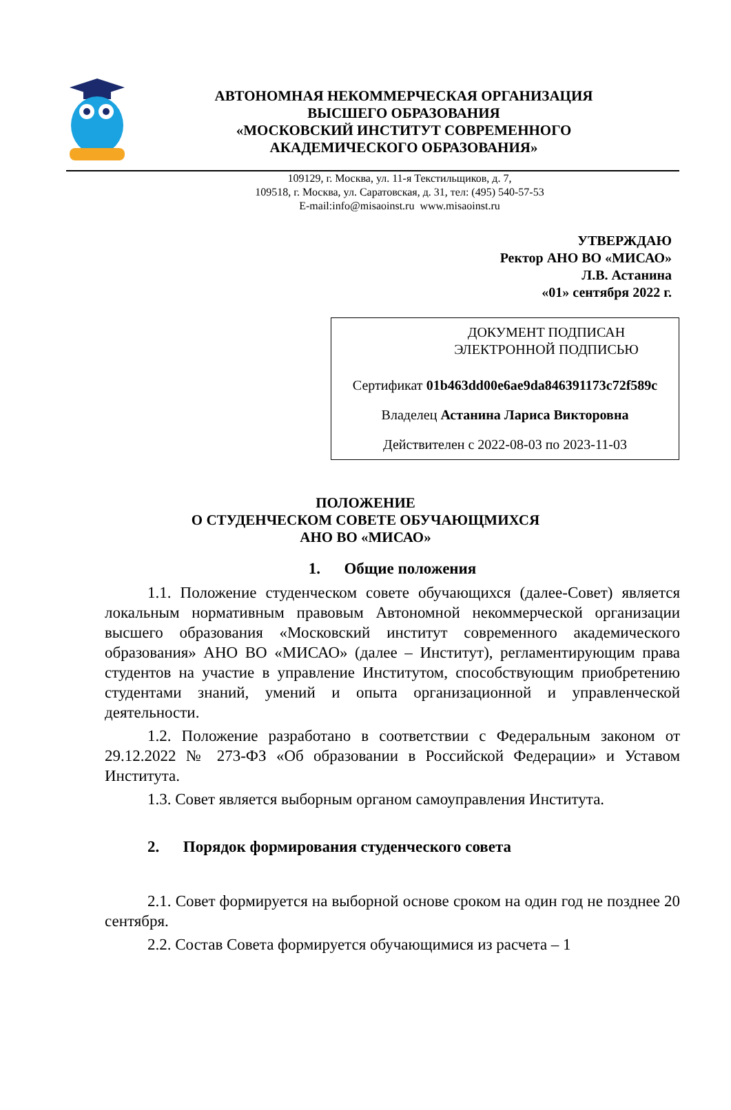АВТОНОМНАЯ НЕКОММЕРЧЕСКАЯ ОРГАНИЗАЦИЯ
ВЫСШЕГО ОБРАЗОВАНИЯ
«МОСКОВСКИЙ ИНСТИТУТ СОВРЕМЕННОГО
АКАДЕМИЧЕСКОГО ОБРАЗОВАНИЯ»
109129, г. Москва, ул. 11-я Текстильщиков, д. 7,
109518, г. Москва, ул. Саратовская, д. 31, тел: (495) 540-57-53
E-mail:info@misaoinst.ru www.misaoinst.ru
УТВЕРЖДАЮ
Ректор АНО ВО «МИСАО»
Л.В. Астанина
«01» сентября 2022 г.
ДОКУМЕНТ ПОДПИСАН
ЭЛЕКТРОННОЙ ПОДПИСЬЮ
Сертификат 01b463dd00e6ae9da846391173c72f589c
Владелец Астанина Лариса Викторовна
Действителен с 2022-08-03 по 2023-11-03
ПОЛОЖЕНИЕ
О СТУДЕНЧЕСКОМ СОВЕТЕ ОБУЧАЮЩМИХСЯ
АНО ВО «МИСАО»
1. Общие положения
1.1. Положение студенческом совете обучающихся (далее-Совет) является локальным нормативным правовым Автономной некоммерческой организации высшего образования «Московский институт современного академического образования» АНО ВО «МИСАО» (далее – Институт), регламентирующим права студентов на участие в управление Институтом, способствующим приобретению студентами знаний, умений и опыта организационной и управленческой деятельности.
1.2. Положение разработано в соответствии с Федеральным законом от 29.12.2022 № 273-ФЗ «Об образовании в Российской Федерации» и Уставом Института.
1.3. Совет является выборным органом самоуправления Института.
2. Порядок формирования студенческого совета
2.1. Совет формируется на выборной основе сроком на один год не позднее 20 сентября.
2.2. Состав Совета формируется обучающимися из расчета – 1